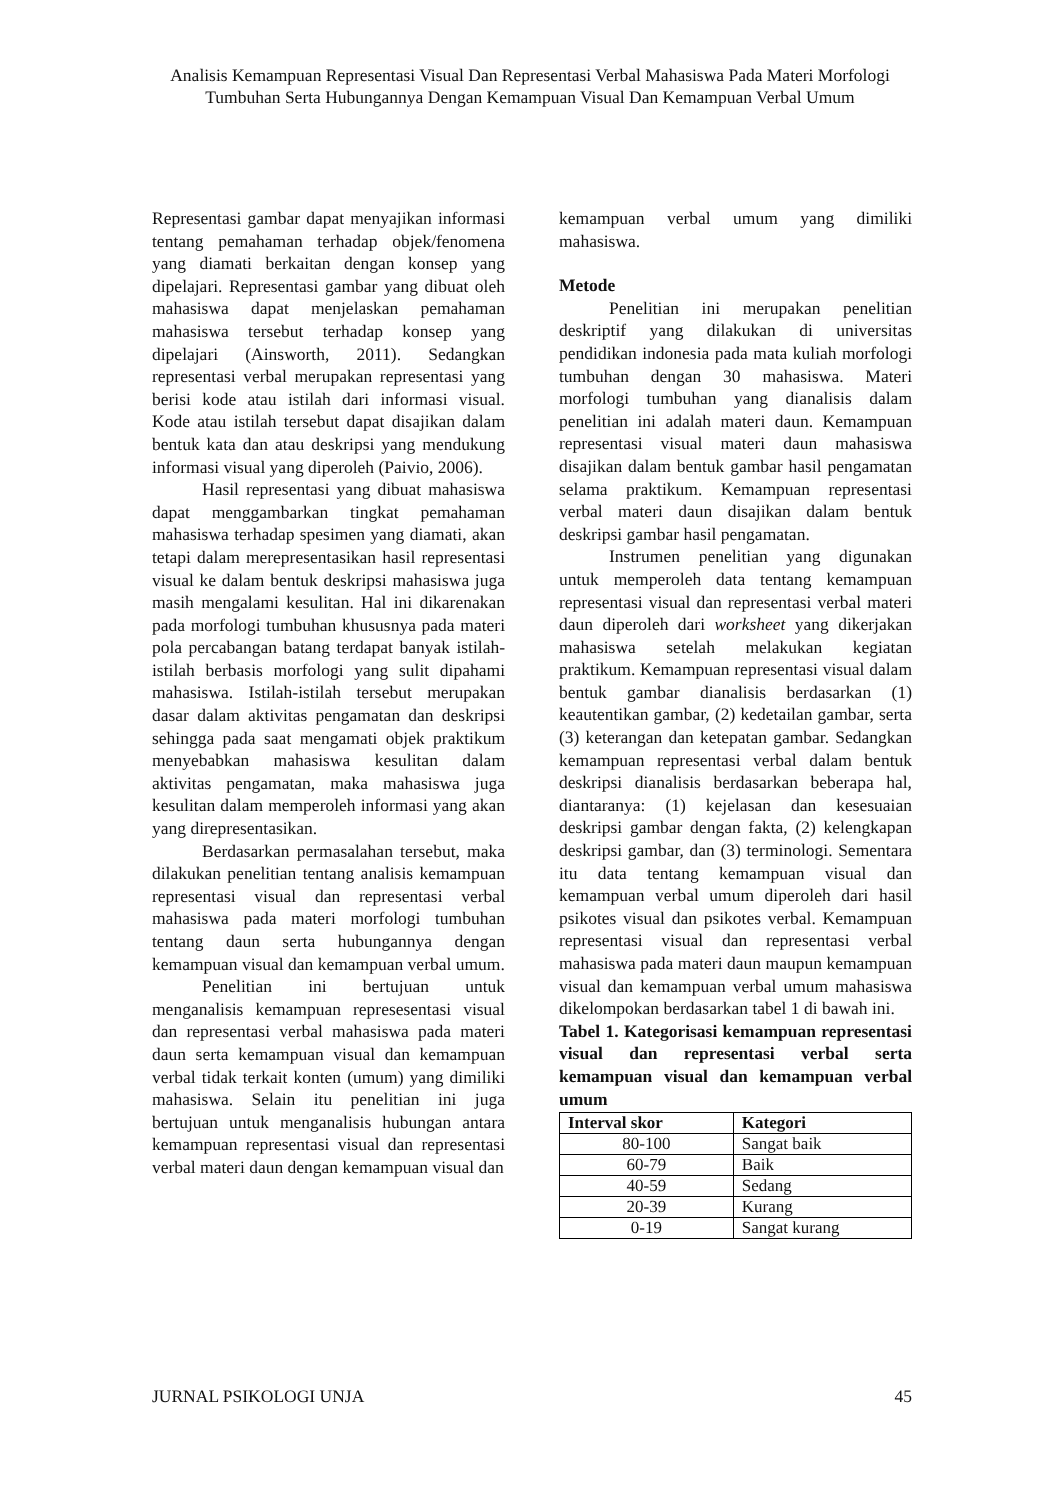Analisis Kemampuan Representasi Visual Dan Representasi Verbal Mahasiswa Pada Materi Morfologi Tumbuhan Serta Hubungannya Dengan Kemampuan Visual Dan Kemampuan Verbal Umum
Representasi gambar dapat menyajikan informasi tentang pemahaman terhadap objek/fenomena yang diamati berkaitan dengan konsep yang dipelajari. Representasi gambar yang dibuat oleh mahasiswa dapat menjelaskan pemahaman mahasiswa tersebut terhadap konsep yang dipelajari (Ainsworth, 2011). Sedangkan representasi verbal merupakan representasi yang berisi kode atau istilah dari informasi visual. Kode atau istilah tersebut dapat disajikan dalam bentuk kata dan atau deskripsi yang mendukung informasi visual yang diperoleh (Paivio, 2006).
Hasil representasi yang dibuat mahasiswa dapat menggambarkan tingkat pemahaman mahasiswa terhadap spesimen yang diamati, akan tetapi dalam merepresentasikan hasil representasi visual ke dalam bentuk deskripsi mahasiswa juga masih mengalami kesulitan. Hal ini dikarenakan pada morfologi tumbuhan khususnya pada materi pola percabangan batang terdapat banyak istilah-istilah berbasis morfologi yang sulit dipahami mahasiswa. Istilah-istilah tersebut merupakan dasar dalam aktivitas pengamatan dan deskripsi sehingga pada saat mengamati objek praktikum menyebabkan mahasiswa kesulitan dalam aktivitas pengamatan, maka mahasiswa juga kesulitan dalam memperoleh informasi yang akan yang direpresentasikan.
Berdasarkan permasalahan tersebut, maka dilakukan penelitian tentang analisis kemampuan representasi visual dan representasi verbal mahasiswa pada materi morfologi tumbuhan tentang daun serta hubungannya dengan kemampuan visual dan kemampuan verbal umum.
Penelitian ini bertujuan untuk menganalisis kemampuan represesentasi visual dan representasi verbal mahasiswa pada materi daun serta kemampuan visual dan kemampuan verbal tidak terkait konten (umum) yang dimiliki mahasiswa. Selain itu penelitian ini juga bertujuan untuk menganalisis hubungan antara kemampuan representasi visual dan representasi verbal materi daun dengan kemampuan visual dan
kemampuan verbal umum yang dimiliki mahasiswa.
Metode
Penelitian ini merupakan penelitian deskriptif yang dilakukan di universitas pendidikan indonesia pada mata kuliah morfologi tumbuhan dengan 30 mahasiswa. Materi morfologi tumbuhan yang dianalisis dalam penelitian ini adalah materi daun. Kemampuan representasi visual materi daun mahasiswa disajikan dalam bentuk gambar hasil pengamatan selama praktikum. Kemampuan representasi verbal materi daun disajikan dalam bentuk deskripsi gambar hasil pengamatan.
Instrumen penelitian yang digunakan untuk memperoleh data tentang kemampuan representasi visual dan representasi verbal materi daun diperoleh dari worksheet yang dikerjakan mahasiswa setelah melakukan kegiatan praktikum. Kemampuan representasi visual dalam bentuk gambar dianalisis berdasarkan (1) keautentikan gambar, (2) kedetailan gambar, serta (3) keterangan dan ketepatan gambar. Sedangkan kemampuan representasi verbal dalam bentuk deskripsi dianalisis berdasarkan beberapa hal, diantaranya: (1) kejelasan dan kesesuaian deskripsi gambar dengan fakta, (2) kelengkapan deskripsi gambar, dan (3) terminologi. Sementara itu data tentang kemampuan visual dan kemampuan verbal umum diperoleh dari hasil psikotes visual dan psikotes verbal. Kemampuan representasi visual dan representasi verbal mahasiswa pada materi daun maupun kemampuan visual dan kemampuan verbal umum mahasiswa dikelompokan berdasarkan tabel 1 di bawah ini.
Tabel 1. Kategorisasi kemampuan representasi visual dan representasi verbal serta kemampuan visual dan kemampuan verbal umum
| Interval skor | Kategori |
| --- | --- |
| 80-100 | Sangat baik |
| 60-79 | Baik |
| 40-59 | Sedang |
| 20-39 | Kurang |
| 0-19 | Sangat kurang |
JURNAL PSIKOLOGI UNJA 45